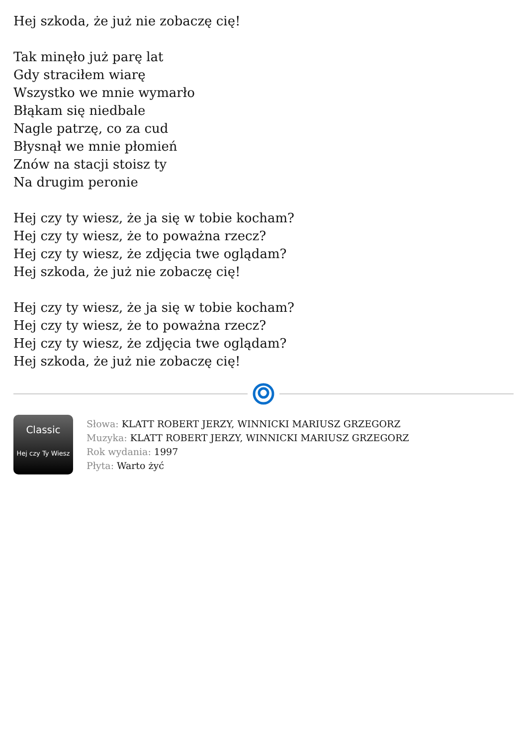Hej szkoda, że już nie zobaczę cię!
Tak minęło już parę lat
Gdy straciłem wiarę
Wszystko we mnie wymarło
Błąkam się niedbale
Nagle patrzę, co za cud
Błysnął we mnie płomień
Znów na stacji stoisz ty
Na drugim peronie
Hej czy ty wiesz, że ja się w tobie kocham?
Hej czy ty wiesz, że to poważna rzecz?
Hej czy ty wiesz, że zdjęcia twe oglądam?
Hej szkoda, że już nie zobaczę cię!
Hej czy ty wiesz, że ja się w tobie kocham?
Hej czy ty wiesz, że to poważna rzecz?
Hej czy ty wiesz, że zdjęcia twe oglądam?
Hej szkoda, że już nie zobaczę cię!
Classic
Hej czy Ty Wiesz
Słowa: KLATT ROBERT JERZY, WINNICKI MARIUSZ GRZEGORZ
Muzyka: KLATT ROBERT JERZY, WINNICKI MARIUSZ GRZEGORZ
Rok wydania: 1997
Płyta: Warto żyć